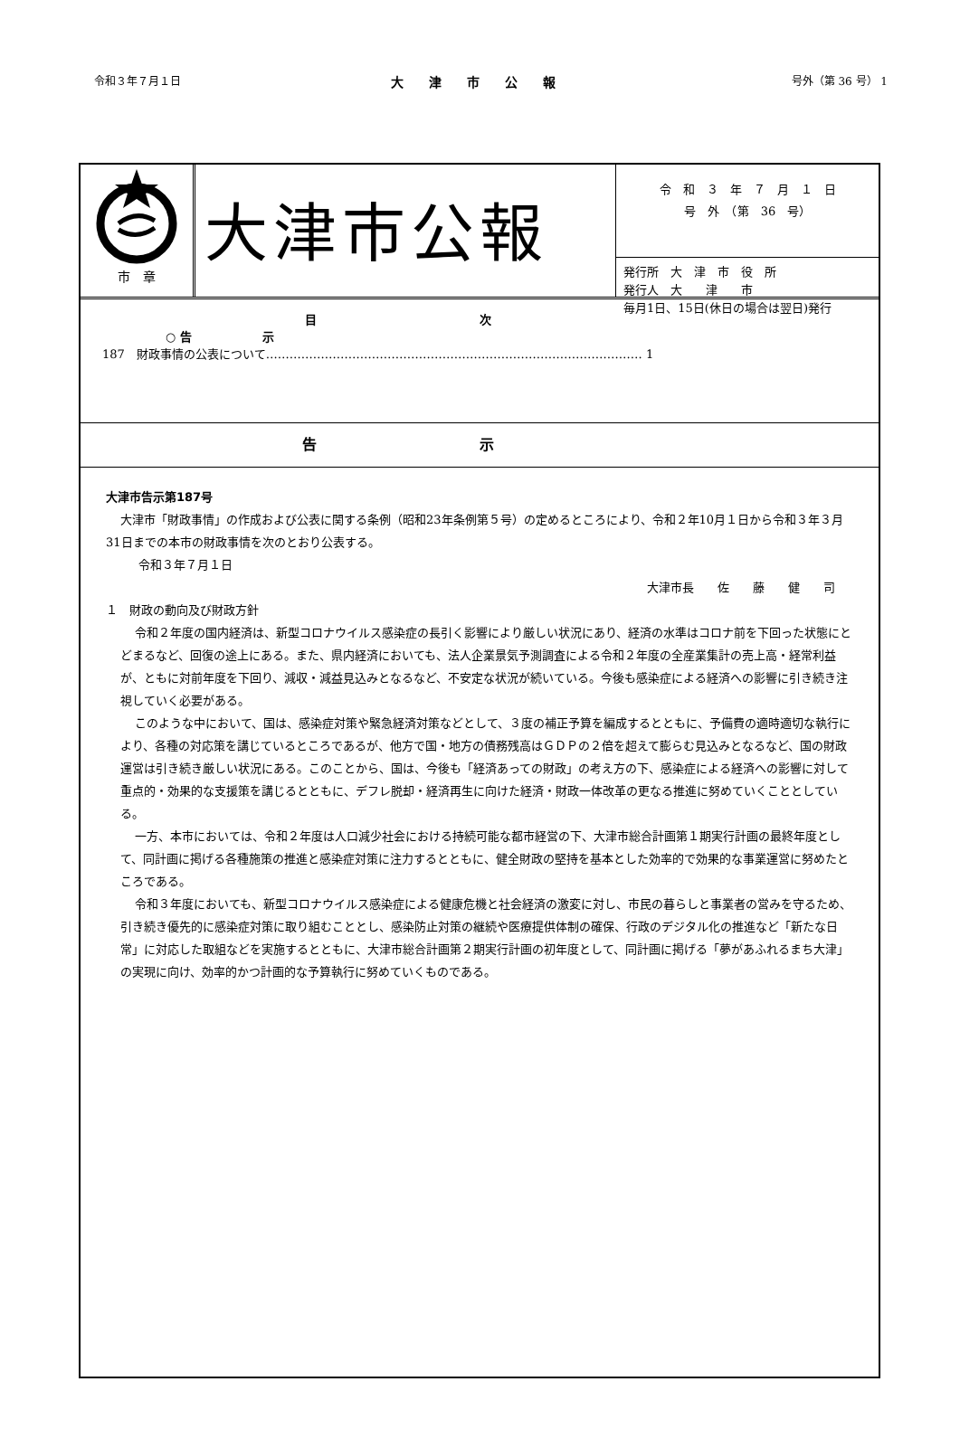令和３年７月１日 大津市公報 号外（第 36 号） 1
市　章
大津市公報
令　和　３　年　７　月　１　日
号　外　（第　36　号）
発行所　大　津　市　役　所
発行人　大　　津　　市
毎月1日、15日(休日の場合は翌日)発行
目次
○ 告　　　　　　示
187　財政事情の公表について…………………………………………………………………………………… 1
告示
大津市告示第187号
大津市「財政事情」の作成および公表に関する条例（昭和23年条例第５号）の定めるところにより、令和２年10月１日から令和３年３月31日までの本市の財政事情を次のとおり公表する。
令和３年７月１日
大津市長　　佐　　藤　　健　　司
１　財政の動向及び財政方針
令和２年度の国内経済は、新型コロナウイルス感染症の長引く影響により厳しい状況にあり、経済の水準はコロナ前を下回った状態にとどまるなど、回復の途上にある。また、県内経済においても、法人企業景気予測調査による令和２年度の全産業集計の売上高・経常利益が、ともに対前年度を下回り、減収・減益見込みとなるなど、不安定な状況が続いている。今後も感染症による経済への影響に引き続き注視していく必要がある。
このような中において、国は、感染症対策や緊急経済対策などとして、３度の補正予算を編成するとともに、予備費の適時適切な執行により、各種の対応策を講じているところであるが、他方で国・地方の債務残高はＧＤＰの２倍を超えて膨らむ見込みとなるなど、国の財政運営は引き続き厳しい状況にある。このことから、国は、今後も「経済あっての財政」の考え方の下、感染症による経済への影響に対して重点的・効果的な支援策を講じるとともに、デフレ脱却・経済再生に向けた経済・財政一体改革の更なる推進に努めていくこととしている。
一方、本市においては、令和２年度は人口減少社会における持続可能な都市経営の下、大津市総合計画第１期実行計画の最終年度として、同計画に掲げる各種施策の推進と感染症対策に注力するとともに、健全財政の堅持を基本とした効率的で効果的な事業運営に努めたところである。
令和３年度においても、新型コロナウイルス感染症による健康危機と社会経済の激変に対し、市民の暮らしと事業者の営みを守るため、引き続き優先的に感染症対策に取り組むこととし、感染防止対策の継続や医療提供体制の確保、行政のデジタル化の推進など「新たな日常」に対応した取組などを実施するとともに、大津市総合計画第２期実行計画の初年度として、同計画に掲げる「夢があふれるまち大津」の実現に向け、効率的かつ計画的な予算執行に努めていくものである。